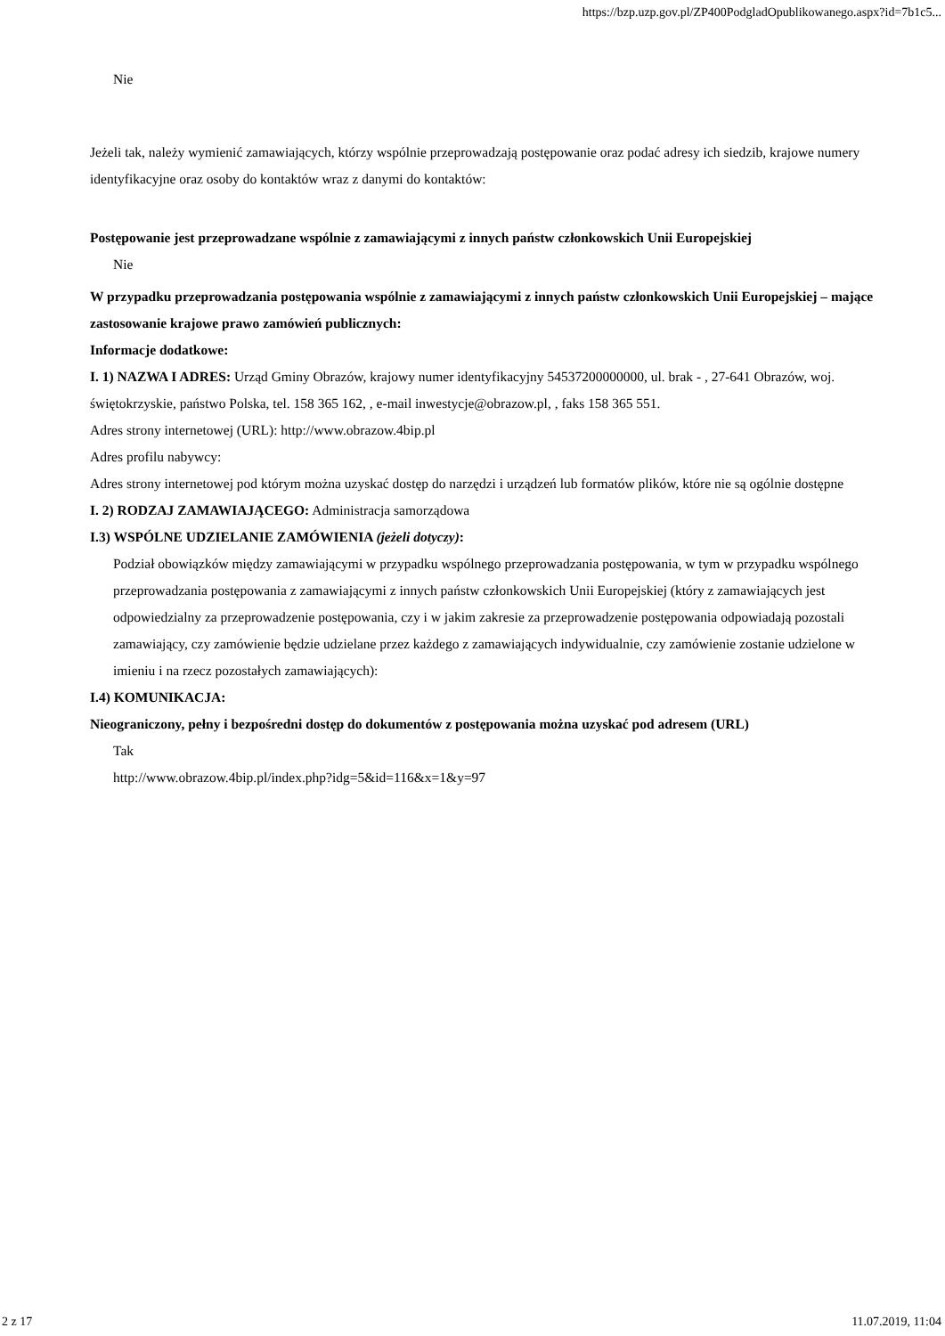https://bzp.uzp.gov.pl/ZP400PodgladOpublikowanego.aspx?id=7b1c5...
Nie
Jeżeli tak, należy wymienić zamawiających, którzy wspólnie przeprowadzają postępowanie oraz podać adresy ich siedzib, krajowe numery identyfikacyjne oraz osoby do kontaktów wraz z danymi do kontaktów:
Postępowanie jest przeprowadzane wspólnie z zamawiającymi z innych państw członkowskich Unii Europejskiej
Nie
W przypadku przeprowadzania postępowania wspólnie z zamawiającymi z innych państw członkowskich Unii Europejskiej – mające zastosowanie krajowe prawo zamówień publicznych:
Informacje dodatkowe:
I. 1) NAZWA I ADRES: Urząd Gminy Obrazów, krajowy numer identyfikacyjny 54537200000000, ul. brak - , 27-641 Obrazów, woj. świętokrzyskie, państwo Polska, tel. 158 365 162, , e-mail inwestycje@obrazow.pl, , faks 158 365 551.
Adres strony internetowej (URL): http://www.obrazow.4bip.pl
Adres profilu nabywcy:
Adres strony internetowej pod którym można uzyskać dostęp do narzędzi i urządzeń lub formatów plików, które nie są ogólnie dostępne
I. 2) RODZAJ ZAMAWIAJĄCEGO: Administracja samorządowa
I.3) WSPÓLNE UDZIELANIE ZAMÓWIENIA (jeżeli dotyczy):
Podział obowiązków między zamawiającymi w przypadku wspólnego przeprowadzania postępowania, w tym w przypadku wspólnego przeprowadzania postępowania z zamawiającymi z innych państw członkowskich Unii Europejskiej (który z zamawiających jest odpowiedzialny za przeprowadzenie postępowania, czy i w jakim zakresie za przeprowadzenie postępowania odpowiadają pozostali zamawiający, czy zamówienie będzie udzielane przez każdego z zamawiających indywidualnie, czy zamówienie zostanie udzielone w imieniu i na rzecz pozostałych zamawiających):
I.4) KOMUNIKACJA:
Nieograniczony, pełny i bezpośredni dostęp do dokumentów z postępowania można uzyskać pod adresem (URL)
Tak
http://www.obrazow.4bip.pl/index.php?idg=5&id=116&x=1&y=97
2 z 17 11.07.2019, 11:04